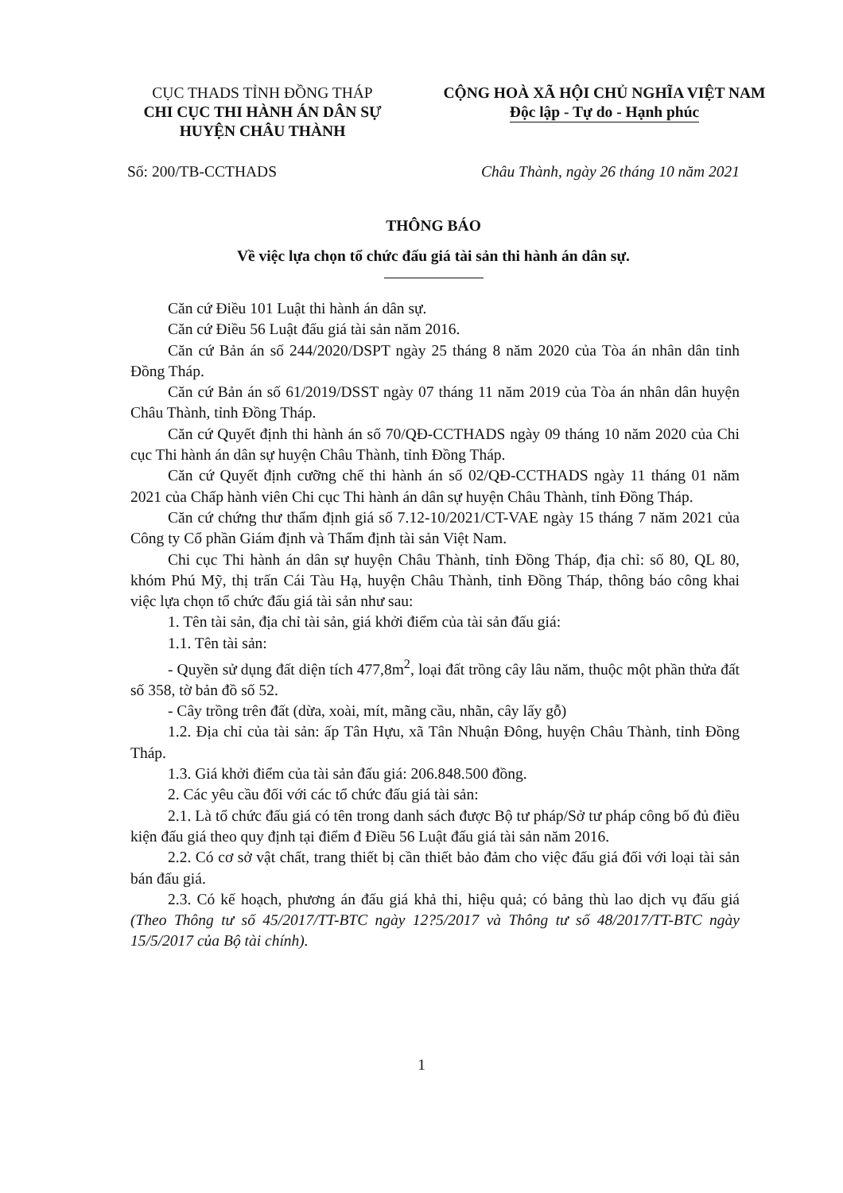CỤC THADS TỈNH ĐỒNG THÁP
CHI CỤC THI HÀNH ÁN DÂN SỰ
HUYỆN CHÂU THÀNH
CỘNG HOÀ XÃ HỘI CHỦ NGHĨA VIỆT NAM
Độc lập - Tự do - Hạnh phúc
Số: 200/TB-CCTHADS Châu Thành, ngày 26 tháng 10 năm 2021
THÔNG BÁO
Về việc lựa chọn tổ chức đấu giá tài sản thi hành án dân sự.
Căn cứ Điều 101 Luật thi hành án dân sự.
Căn cứ Điều 56 Luật đấu giá tài sản năm 2016.
Căn cứ Bản án số 244/2020/DSPT ngày 25 tháng 8 năm 2020 của Tòa án nhân dân tỉnh Đồng Tháp.
Căn cứ Bản án số 61/2019/DSST ngày 07 tháng 11 năm 2019 của Tòa án nhân dân huyện Châu Thành, tỉnh Đồng Tháp.
Căn cứ Quyết định thi hành án số 70/QĐ-CCTHADS ngày 09 tháng 10 năm 2020 của Chi cục Thi hành án dân sự huyện Châu Thành, tỉnh Đồng Tháp.
Căn cứ Quyết định cưỡng chế thi hành án số 02/QĐ-CCTHADS ngày 11 tháng 01 năm 2021 của Chấp hành viên Chi cục Thi hành án dân sự huyện Châu Thành, tỉnh Đồng Tháp.
Căn cứ chứng thư thẩm định giá số 7.12-10/2021/CT-VAE ngày 15 tháng 7 năm 2021 của Công ty Cổ phần Giám định và Thẩm định tài sản Việt Nam.
Chi cục Thi hành án dân sự huyện Châu Thành, tỉnh Đồng Tháp, địa chỉ: số 80, QL 80, khóm Phú Mỹ, thị trấn Cái Tàu Hạ, huyện Châu Thành, tỉnh Đồng Tháp, thông báo công khai việc lựa chọn tổ chức đấu giá tài sản như sau:
1. Tên tài sản, địa chỉ tài sản, giá khởi điểm của tài sản đấu giá:
1.1. Tên tài sản:
- Quyền sử dụng đất diện tích 477,8m<sup>2</sup>, loại đất trồng cây lâu năm, thuộc một phần thửa đất số 358, tờ bản đồ số 52.
- Cây trồng trên đất (dừa, xoài, mít, mãng cầu, nhãn, cây lấy gỗ)
1.2. Địa chỉ của tài sản: ấp Tân Hựu, xã Tân Nhuận Đông, huyện Châu Thành, tỉnh Đồng Tháp.
1.3. Giá khởi điểm của tài sản đấu giá: 206.848.500 đồng.
2. Các yêu cầu đối với các tổ chức đấu giá tài sản:
2.1. Là tổ chức đấu giá có tên trong danh sách được Bộ tư pháp/Sở tư pháp công bố đủ điều kiện đấu giá theo quy định tại điểm đ Điều 56 Luật đấu giá tài sản năm 2016.
2.2. Có cơ sở vật chất, trang thiết bị cần thiết bảo đảm cho việc đấu giá đối với loại tài sản bán đấu giá.
2.3. Có kế hoạch, phương án đấu giá khả thi, hiệu quả; có bảng thù lao dịch vụ đấu giá (Theo Thông tư số 45/2017/TT-BTC ngày 12?5/2017 và Thông tư số 48/2017/TT-BTC ngày 15/5/2017 của Bộ tài chính).
1